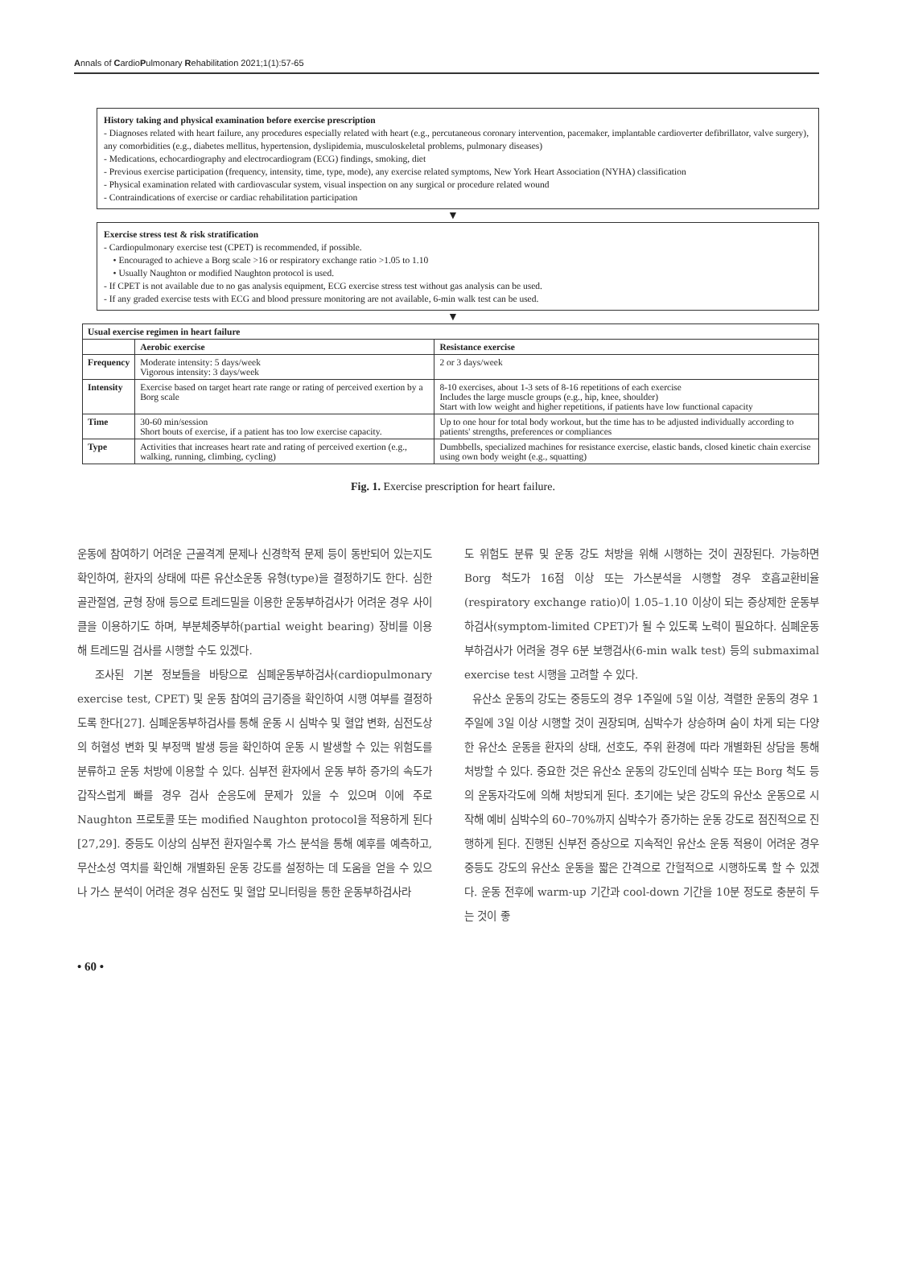Annals of CardioPulmonary Rehabilitation 2021;1(1):57-65
History taking and physical examination before exercise prescription
- Diagnoses related with heart failure, any procedures especially related with heart (e.g., percutaneous coronary intervention, pacemaker, implantable cardioverter defibrillator, valve surgery), any comorbidities (e.g., diabetes mellitus, hypertension, dyslipidemia, musculoskeletal problems, pulmonary diseases)
- Medications, echocardiography and electrocardiogram (ECG) findings, smoking, diet
- Previous exercise participation (frequency, intensity, time, type, mode), any exercise related symptoms, New York Heart Association (NYHA) classification
- Physical examination related with cardiovascular system, visual inspection on any surgical or procedure related wound
- Contraindications of exercise or cardiac rehabilitation participation
▼
Exercise stress test & risk stratification
- Cardiopulmonary exercise test (CPET) is recommended, if possible.
• Encouraged to achieve a Borg scale >16 or respiratory exchange ratio >1.05 to 1.10
• Usually Naughton or modified Naughton protocol is used.
- If CPET is not available due to no gas analysis equipment, ECG exercise stress test without gas analysis can be used.
- If any graded exercise tests with ECG and blood pressure monitoring are not available, 6-min walk test can be used.
▼
| Usual exercise regimen in heart failure | | |
| --- | --- | --- |
| | Aerobic exercise | Resistance exercise |
| Frequency | Moderate intensity: 5 days/week Vigorous intensity: 3 days/week | 2 or 3 days/week |
| Intensity | Exercise based on target heart rate range or rating of perceived exertion by a Borg scale | 8-10 exercises, about 1-3 sets of 8-16 repetitions of each exercise Includes the large muscle groups (e.g., hip, knee, shoulder) Start with low weight and higher repetitions, if patients have low functional capacity |
| Time | 30-60 min/session Short bouts of exercise, if a patient has too low exercise capacity. | Up to one hour for total body workout, but the time has to be adjusted individually according to patients' strengths, preferences or compliances |
| Type | Activities that increases heart rate and rating of perceived exertion (e.g., walking, running, climbing, cycling) | Dumbbells, specialized machines for resistance exercise, elastic bands, closed kinetic chain exercise using own body weight (e.g., squatting) |
Fig. 1. Exercise prescription for heart failure.
운동에 참여하기 어려운 근골격계 문제나 신경학적 문제 등이 동반되어 있는지도 확인하여, 환자의 상태에 따른 유산소운동 유형(type)을 결정하기도 한다. 심한 골관절염, 균형 장애 등으로 트레드밀을 이용한 운동부하검사가 어려운 경우 사이클을 이용하기도 하며, 부분체중부하(partial weight bearing) 장비를 이용해 트레드밀 검사를 시행할 수도 있겠다.
조사된 기본 정보들을 바탕으로 심폐운동부하검사(cardiopulmonary exercise test, CPET) 및 운동 참여의 금기증을 확인하여 시행 여부를 결정하도록 한다[27]. 심폐운동부하검사를 통해 운동 시 심박수 및 혈압 변화, 심전도상의 허혈성 변화 및 부정맥 발생 등을 확인하여 운동 시 발생할 수 있는 위험도를 분류하고 운동 처방에 이용할 수 있다. 심부전 환자에서 운동 부하 증가의 속도가 갑작스럽게 빠를 경우 검사 순응도에 문제가 있을 수 있으며 이에 주로 Naughton 프로토콜 또는 modified Naughton protocol을 적용하게 된다[27,29]. 중등도 이상의 심부전 환자일수록 가스 분석을 통해 예후를 예측하고, 무산소성 역치를 확인해 개별화된 운동 강도를 설정하는 데 도움을 얻을 수 있으나 가스 분석이 어려운 경우 심전도 및 혈압 모니터링을 통한 운동부하검사라
도 위험도 분류 및 운동 강도 처방을 위해 시행하는 것이 권장된다. 가능하면 Borg 척도가 16점 이상 또는 가스분석을 시행할 경우 호흡교환비율(respiratory exchange ratio)이 1.05–1.10 이상이 되는 증상제한 운동부하검사(symptom-limited CPET)가 될 수 있도록 노력이 필요하다. 심폐운동부하검사가 어려울 경우 6분 보행검사(6-min walk test) 등의 submaximal exercise test 시행을 고려할 수 있다.
유산소 운동의 강도는 중등도의 경우 1주일에 5일 이상, 격렬한 운동의 경우 1주일에 3일 이상 시행할 것이 권장되며, 심박수가 상승하며 숨이 차게 되는 다양한 유산소 운동을 환자의 상태, 선호도, 주위 환경에 따라 개별화된 상담을 통해 처방할 수 있다. 중요한 것은 유산소 운동의 강도인데 심박수 또는 Borg 척도 등의 운동자각도에 의해 처방되게 된다. 초기에는 낮은 강도의 유산소 운동으로 시작해 예비 심박수의 60–70%까지 심박수가 증가하는 운동 강도로 점진적으로 진행하게 된다. 진행된 신부전 증상으로 지속적인 유산소 운동 적용이 어려운 경우 중등도 강도의 유산소 운동을 짧은 간격으로 간헐적으로 시행하도록 할 수 있겠다. 운동 전후에 warm-up 기간과 cool-down 기간을 10분 정도로 충분히 두는 것이 좋
• 60 •